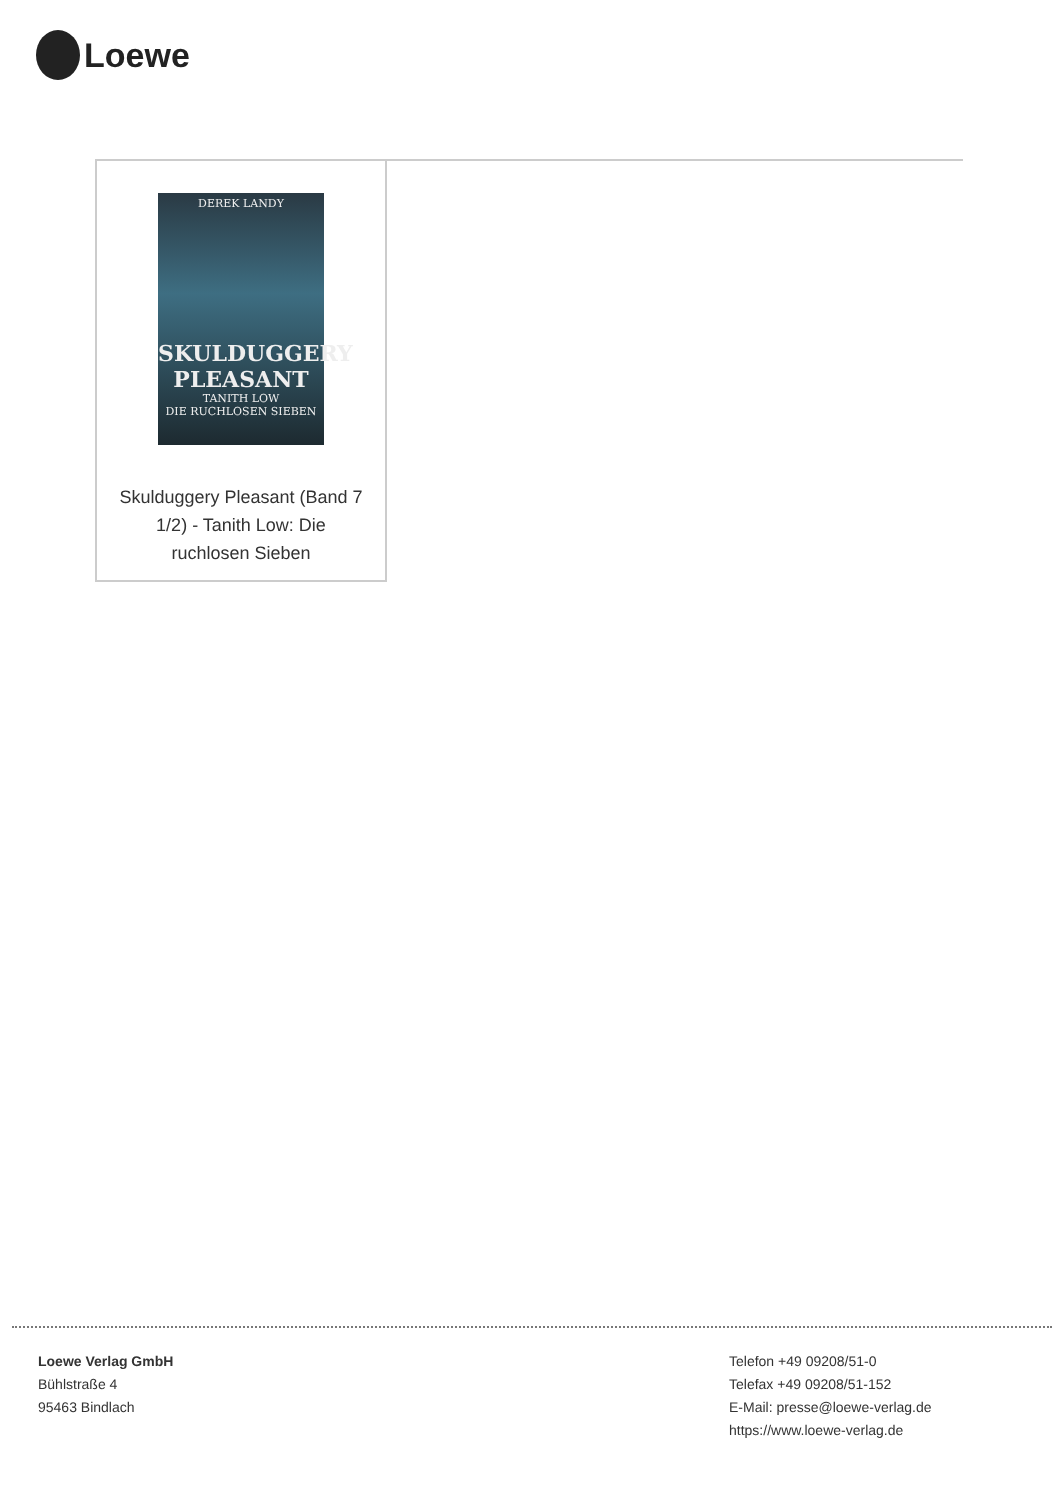Loewe
DEREK LANDY
SKULDUGGERY PLEASANT
TANITH LOW
DIE RUCHLOSEN SIEBEN
Skulduggery Pleasant (Band 7 1/2) - Tanith Low: Die ruchlosen Sieben
Loewe Verlag GmbH
Bühlstraße 4
95463 Bindlach
Telefon +49 09208/51-0
Telefax +49 09208/51-152
E-Mail: presse@loewe-verlag.de
https://www.loewe-verlag.de